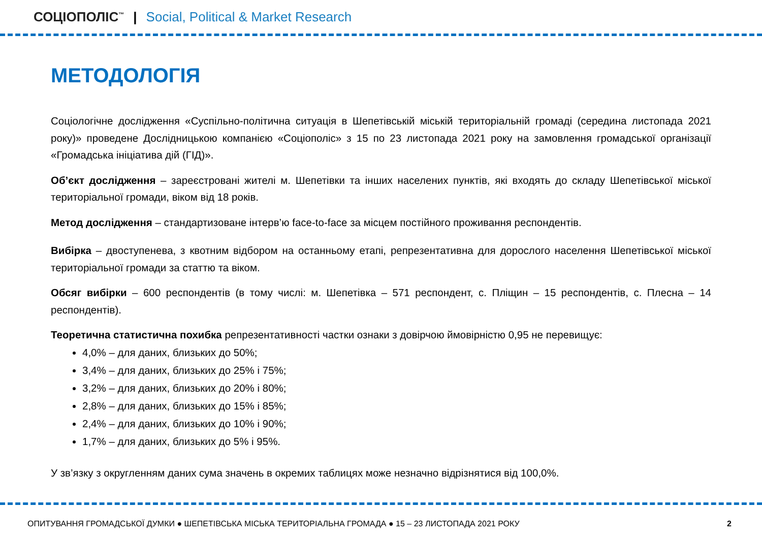СОЦІОПОЛІС<sup>™</sup> | Social, Political & Market Research
МЕТОДОЛОГІЯ
Соціологічне дослідження «Суспільно-політична ситуація в Шепетівській міській територіальній громаді (середина листопада 2021 року)» проведене Дослідницькою компанією «Соціополіс» з 15 по 23 листопада 2021 року на замовлення громадської організації «Громадська ініціатива дій (ГІД)».
Об’єкт дослідження – зареєстровані жителі м. Шепетівки та інших населених пунктів, які входять до складу Шепетівської міської територіальної громади, віком від 18 років.
Метод дослідження – стандартизоване інтерв’ю face-to-face за місцем постійного проживання респондентів.
Вибірка – двоступенева, з квотним відбором на останньому етапі, репрезентативна для дорослого населення Шепетівської міської територіальної громади за статтю та віком.
Обсяг вибірки – 600 респондентів (в тому числі: м. Шепетівка – 571 респондент, с. Пліщин – 15 респондентів, с. Плесна – 14 респондентів).
Теоретична статистична похибка репрезентативності частки ознаки з довірчою ймовірністю 0,95 не перевищує:
4,0% – для даних, близьких до 50%;
3,4% – для даних, близьких до 25% і 75%;
3,2% – для даних, близьких до 20% і 80%;
2,8% – для даних, близьких до 15% і 85%;
2,4% – для даних, близьких до 10% і 90%;
1,7% – для даних, близьких до 5% і 95%.
У зв’язку з округленням даних сума значень в окремих таблицях може незначно відрізнятися від 100,0%.
ОПИТУВАННЯ ГРОМАДСЬКОЇ ДУМКИ ● ШЕПЕТІВСЬКА МІСЬКА ТЕРИТОРІАЛЬНА ГРОМАДА ● 15 – 23 ЛИСТОПАДА 2021 РОКУ 2